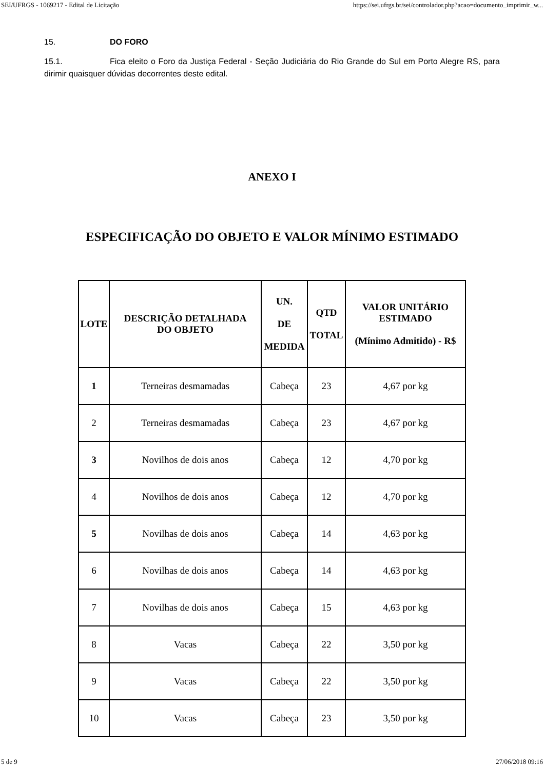SEI/UFRGS - 1069217 - Edital de Licitação https://sei.ufrgs.br/sei/controlador.php?acao=documento_imprimir_w...
15. DO FORO
15.1. Fica eleito o Foro da Justiça Federal - Seção Judiciária do Rio Grande do Sul em Porto Alegre RS, para dirimir quaisquer dúvidas decorrentes deste edital.
ANEXO I
ESPECIFICAÇÃO DO OBJETO E VALOR MÍNIMO ESTIMADO
| LOTE | DESCRIÇÃO DETALHADA DO OBJETO | UN. DE MEDIDA | QTD TOTAL | VALOR UNITÁRIO ESTIMADO (Mínimo Admitido) - R$ |
| --- | --- | --- | --- | --- |
| 1 | Terneiras desmamadas | Cabeça | 23 | 4,67 por kg |
| 2 | Terneiras desmamadas | Cabeça | 23 | 4,67 por kg |
| 3 | Novilhos de dois anos | Cabeça | 12 | 4,70 por kg |
| 4 | Novilhos de dois anos | Cabeça | 12 | 4,70 por kg |
| 5 | Novilhas de dois anos | Cabeça | 14 | 4,63 por kg |
| 6 | Novilhas de dois anos | Cabeça | 14 | 4,63 por kg |
| 7 | Novilhas de dois anos | Cabeça | 15 | 4,63 por kg |
| 8 | Vacas | Cabeça | 22 | 3,50 por kg |
| 9 | Vacas | Cabeça | 22 | 3,50 por kg |
| 10 | Vacas | Cabeça | 23 | 3,50 por kg |
5 de 9 27/06/2018 09:16